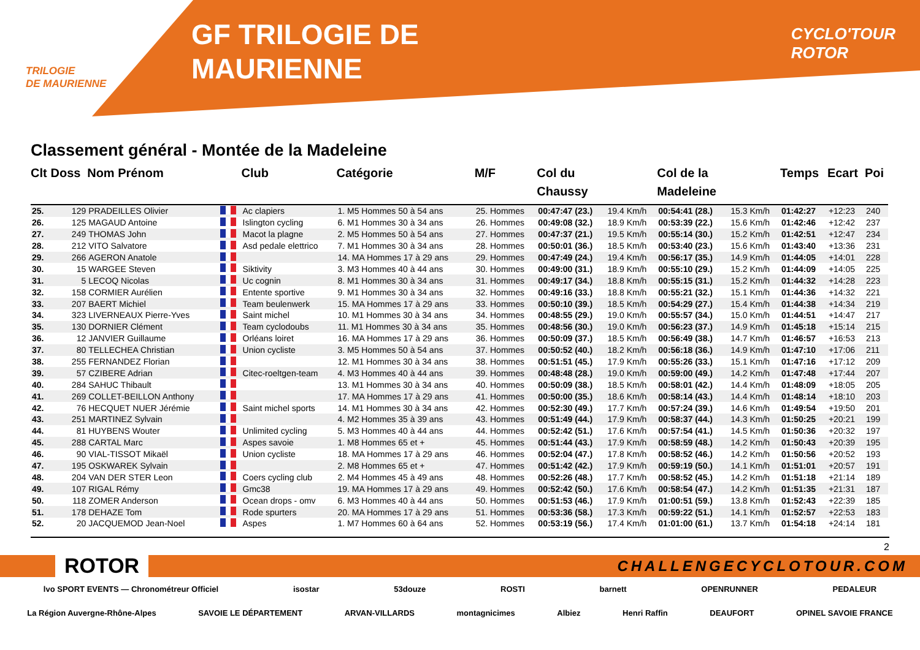TRILOGIE
DE MAURIENNE
GF TRILOGIE DE
MAURIENNE
CYCLO'TOUR
ROTOR
Classement général - Montée de la Madeleine
| Clt | Doss | Nom Prénom | | Club | Catégorie | M/F | Col du Chaussy | | Col de la Madeleine | | Temps | Ecart | Poi |
| --- | --- | --- | --- | --- | --- | --- | --- | --- | --- | --- | --- | --- | --- |
| 25. | 129 | PRADEILLES Olivier | | Ac clapiers | 1. M5 Hommes 50 à 54 ans | 25. Hommes | 00:47:47 (23.) | 19.4 Km/h | 00:54:41 (28.) | 15.3 Km/h | 01:42:27 | +12:23 | 240 |
| 26. | 125 | MAGAUD Antoine | | Islington cycling | 6. M1 Hommes 30 à 34 ans | 26. Hommes | 00:49:08 (32.) | 18.9 Km/h | 00:53:39 (22.) | 15.6 Km/h | 01:42:46 | +12:42 | 237 |
| 27. | 249 | THOMAS John | | Macot la plagne | 2. M5 Hommes 50 à 54 ans | 27. Hommes | 00:47:37 (21.) | 19.5 Km/h | 00:55:14 (30.) | 15.2 Km/h | 01:42:51 | +12:47 | 234 |
| 28. | 212 | VITO Salvatore | | Asd pedale elettrico | 7. M1 Hommes 30 à 34 ans | 28. Hommes | 00:50:01 (36.) | 18.5 Km/h | 00:53:40 (23.) | 15.6 Km/h | 01:43:40 | +13:36 | 231 |
| 29. | 266 | AGERON Anatole | | | 14. MA Hommes 17 à 29 ans | 29. Hommes | 00:47:49 (24.) | 19.4 Km/h | 00:56:17 (35.) | 14.9 Km/h | 01:44:05 | +14:01 | 228 |
| 30. | 15 | WARGEE Steven | | Siktivity | 3. M3 Hommes 40 à 44 ans | 30. Hommes | 00:49:00 (31.) | 18.9 Km/h | 00:55:10 (29.) | 15.2 Km/h | 01:44:09 | +14:05 | 225 |
| 31. | 5 | LECOQ Nicolas | | Uc cognin | 8. M1 Hommes 30 à 34 ans | 31. Hommes | 00:49:17 (34.) | 18.8 Km/h | 00:55:15 (31.) | 15.2 Km/h | 01:44:32 | +14:28 | 223 |
| 32. | 158 | CORMIER Aurélien | | Entente sportive | 9. M1 Hommes 30 à 34 ans | 32. Hommes | 00:49:16 (33.) | 18.8 Km/h | 00:55:21 (32.) | 15.1 Km/h | 01:44:36 | +14:32 | 221 |
| 33. | 207 | BAERT Michiel | | Team beulenwerk | 15. MA Hommes 17 à 29 ans | 33. Hommes | 00:50:10 (39.) | 18.5 Km/h | 00:54:29 (27.) | 15.4 Km/h | 01:44:38 | +14:34 | 219 |
| 34. | 323 | LIVERNEAUX Pierre-Yves | | Saint michel | 10. M1 Hommes 30 à 34 ans | 34. Hommes | 00:48:55 (29.) | 19.0 Km/h | 00:55:57 (34.) | 15.0 Km/h | 01:44:51 | +14:47 | 217 |
| 35. | 130 | DORNIER Clément | | Team cyclodoubs | 11. M1 Hommes 30 à 34 ans | 35. Hommes | 00:48:56 (30.) | 19.0 Km/h | 00:56:23 (37.) | 14.9 Km/h | 01:45:18 | +15:14 | 215 |
| 36. | 12 | JANVIER Guillaume | | Orléans loiret | 16. MA Hommes 17 à 29 ans | 36. Hommes | 00:50:09 (37.) | 18.5 Km/h | 00:56:49 (38.) | 14.7 Km/h | 01:46:57 | +16:53 | 213 |
| 37. | 80 | TELLECHEA Christian | | Union cycliste | 3. M5 Hommes 50 à 54 ans | 37. Hommes | 00:50:52 (40.) | 18.2 Km/h | 00:56:18 (36.) | 14.9 Km/h | 01:47:10 | +17:06 | 211 |
| 38. | 255 | FERNANDEZ Florian | | | 12. M1 Hommes 30 à 34 ans | 38. Hommes | 00:51:51 (45.) | 17.9 Km/h | 00:55:26 (33.) | 15.1 Km/h | 01:47:16 | +17:12 | 209 |
| 39. | 57 | CZIBERE Adrian | | Citec-roeltgen-team | 4. M3 Hommes 40 à 44 ans | 39. Hommes | 00:48:48 (28.) | 19.0 Km/h | 00:59:00 (49.) | 14.2 Km/h | 01:47:48 | +17:44 | 207 |
| 40. | 284 | SAHUC Thibault | | | 13. M1 Hommes 30 à 34 ans | 40. Hommes | 00:50:09 (38.) | 18.5 Km/h | 00:58:01 (42.) | 14.4 Km/h | 01:48:09 | +18:05 | 205 |
| 41. | 269 | COLLET-BEILLON Anthony | | | 17. MA Hommes 17 à 29 ans | 41. Hommes | 00:50:00 (35.) | 18.6 Km/h | 00:58:14 (43.) | 14.4 Km/h | 01:48:14 | +18:10 | 203 |
| 42. | 76 | HECQUET NUER Jérémie | | Saint michel sports | 14. M1 Hommes 30 à 34 ans | 42. Hommes | 00:52:30 (49.) | 17.7 Km/h | 00:57:24 (39.) | 14.6 Km/h | 01:49:54 | +19:50 | 201 |
| 43. | 251 | MARTINEZ Sylvain | | | 4. M2 Hommes 35 à 39 ans | 43. Hommes | 00:51:49 (44.) | 17.9 Km/h | 00:58:37 (44.) | 14.3 Km/h | 01:50:25 | +20:21 | 199 |
| 44. | 81 | HUYBENS Wouter | | Unlimited cycling | 5. M3 Hommes 40 à 44 ans | 44. Hommes | 00:52:42 (51.) | 17.6 Km/h | 00:57:54 (41.) | 14.5 Km/h | 01:50:36 | +20:32 | 197 |
| 45. | 288 | CARTAL Marc | | Aspes savoie | 1. M8 Hommes 65 et + | 45. Hommes | 00:51:44 (43.) | 17.9 Km/h | 00:58:59 (48.) | 14.2 Km/h | 01:50:43 | +20:39 | 195 |
| 46. | 90 | VIAL-TISSOT Mikaël | | Union cycliste | 18. MA Hommes 17 à 29 ans | 46. Hommes | 00:52:04 (47.) | 17.8 Km/h | 00:58:52 (46.) | 14.2 Km/h | 01:50:56 | +20:52 | 193 |
| 47. | 195 | OSKWAREK Sylvain | | | 2. M8 Hommes 65 et + | 47. Hommes | 00:51:42 (42.) | 17.9 Km/h | 00:59:19 (50.) | 14.1 Km/h | 01:51:01 | +20:57 | 191 |
| 48. | 204 | VAN DER STER Leon | | Coers cycling club | 2. M4 Hommes 45 à 49 ans | 48. Hommes | 00:52:26 (48.) | 17.7 Km/h | 00:58:52 (45.) | 14.2 Km/h | 01:51:18 | +21:14 | 189 |
| 49. | 107 | RIGAL Rémy | | Gmc38 | 19. MA Hommes 17 à 29 ans | 49. Hommes | 00:52:42 (50.) | 17.6 Km/h | 00:58:54 (47.) | 14.2 Km/h | 01:51:35 | +21:31 | 187 |
| 50. | 118 | ZOMER Anderson | | Ocean drops - omv | 6. M3 Hommes 40 à 44 ans | 50. Hommes | 00:51:53 (46.) | 17.9 Km/h | 01:00:51 (59.) | 13.8 Km/h | 01:52:43 | +22:39 | 185 |
| 51. | 178 | DEHAZE Tom | | Rode spurters | 20. MA Hommes 17 à 29 ans | 51. Hommes | 00:53:36 (58.) | 17.3 Km/h | 00:59:22 (51.) | 14.1 Km/h | 01:52:57 | +22:53 | 183 |
| 52. | 20 | JACQUEMOD Jean-Noel | | Aspes | 1. M7 Hommes 60 à 64 ans | 52. Hommes | 00:53:19 (56.) | 17.4 Km/h | 01:01:00 (61.) | 13.7 Km/h | 01:54:18 | +24:14 | 181 |
2
ROTOR CHALLENGECYCLOTOUR.COM
lvo SPORT EVENTS — Chronométreur Officiel isostar 53douze ROSTI barnett OPENRUNNER PEDALEUR
La Région Auvergne-Rhône-Alpes SAVOIE LE DÉPARTEMENT ARVAN-VILLARDS montagnicimes Albiez Henri Raffin DEAUFORT OPINEL SAVOIE FRANCE